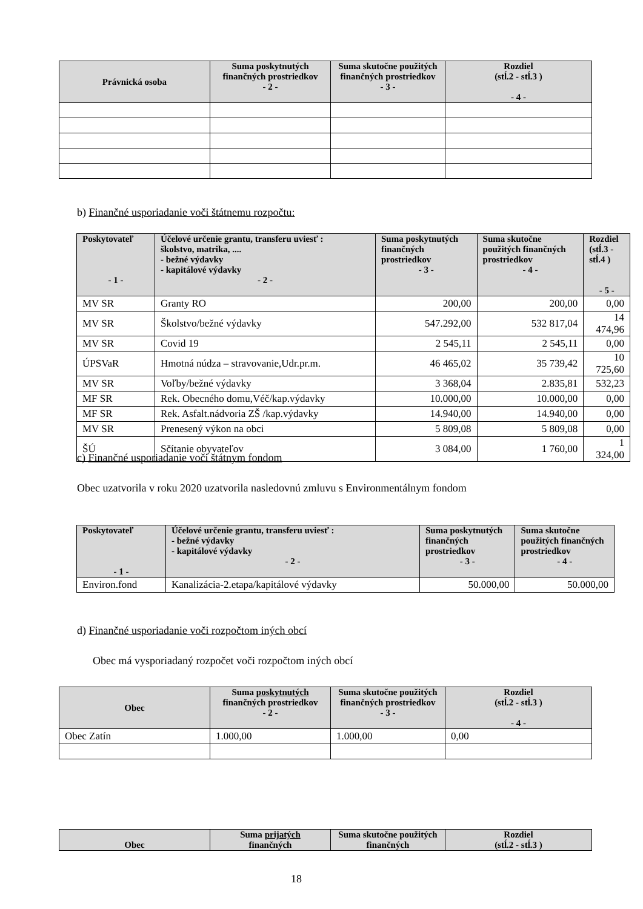| Právnická osoba | Suma poskytnutých finančných prostriedkov - 2 - | Suma skutočne použitých finančných prostriedkov - 3 - | Rozdiel (stĺ.2 - stĺ.3 ) - 4 - |
| --- | --- | --- | --- |
b) Finančné usporiadanie voči štátnemu rozpočtu:
| Poskytovateľ - 1 - | Účelové určenie grantu, transferu uviesť : školstvo, matrika, .... - bežné výdavky - kapitálové výdavky - 2 - | Suma poskytnutých finančných prostriedkov - 3 - | Suma skutočne použitých finančných prostriedkov - 4 - | Rozdiel (stĺ.3 - stĺ.4 ) - 5 - |
| --- | --- | --- | --- | --- |
| MV SR | Granty RO | 200,00 | 200,00 | 0,00 |
| MV SR | Školstvo/bežné výdavky | 547.292,00 | 532 817,04 | 14 474,96 |
| MV SR | Covid 19 | 2 545,11 | 2 545,11 | 0,00 |
| ÚPSVaR | Hmotná núdza – stravovanie,Udr.pr.m. | 46 465,02 | 35 739,42 | 10 725,60 |
| MV SR | Voľby/bežné výdavky | 3 368,04 | 2.835,81 | 532,23 |
| MF SR | Rek. Obecného domu,Véč/kap.výdavky | 10.000,00 | 10.000,00 | 0,00 |
| MF SR | Rek. Asfalt.nádvoria ZŠ /kap.výdavky | 14.940,00 | 14.940,00 | 0,00 |
| MV SR | Prenesený výkon na obci | 5 809,08 | 5 809,08 | 0,00 |
| ŠÚ | Sčítanie obyvateľov | 3 084,00 | 1 760,00 | 1 324,00 |
c) Finančné usporiadanie voči štátnym fondom
Obec uzatvorila v roku 2020 uzatvorila nasledovnú zmluvu s Environmentálnym fondom
| Poskytovateľ - 1 - | Účelové určenie grantu, transferu uviesť : - bežné výdavky - kapitálové výdavky - 2 - | Suma poskytnutých finančných prostriedkov - 3 - | Suma skutočne použitých finančných prostriedkov - 4 - |
| --- | --- | --- | --- |
| Environ.fond | Kanalizácia-2.etapa/kapitálové výdavky | 50.000,00 | 50.000,00 |
d) Finančné usporiadanie voči rozpočtom iných obcí
Obec má vysporiadaný rozpočet voči rozpočtom iných obcí
| Obec | Suma poskytnutých finančných prostriedkov - 2 - | Suma skutočne použitých finančných prostriedkov - 3 - | Rozdiel (stĺ.2 - stĺ.3 ) - 4 - |
| --- | --- | --- | --- |
| Obec Zatín | 1.000,00 | 1.000,00 | 0,00 |
| Obec | Suma prijatých finančných | Suma skutočne použitých finančných | Rozdiel (stĺ.2 - stĺ.3 ) |
| --- | --- | --- | --- |
18